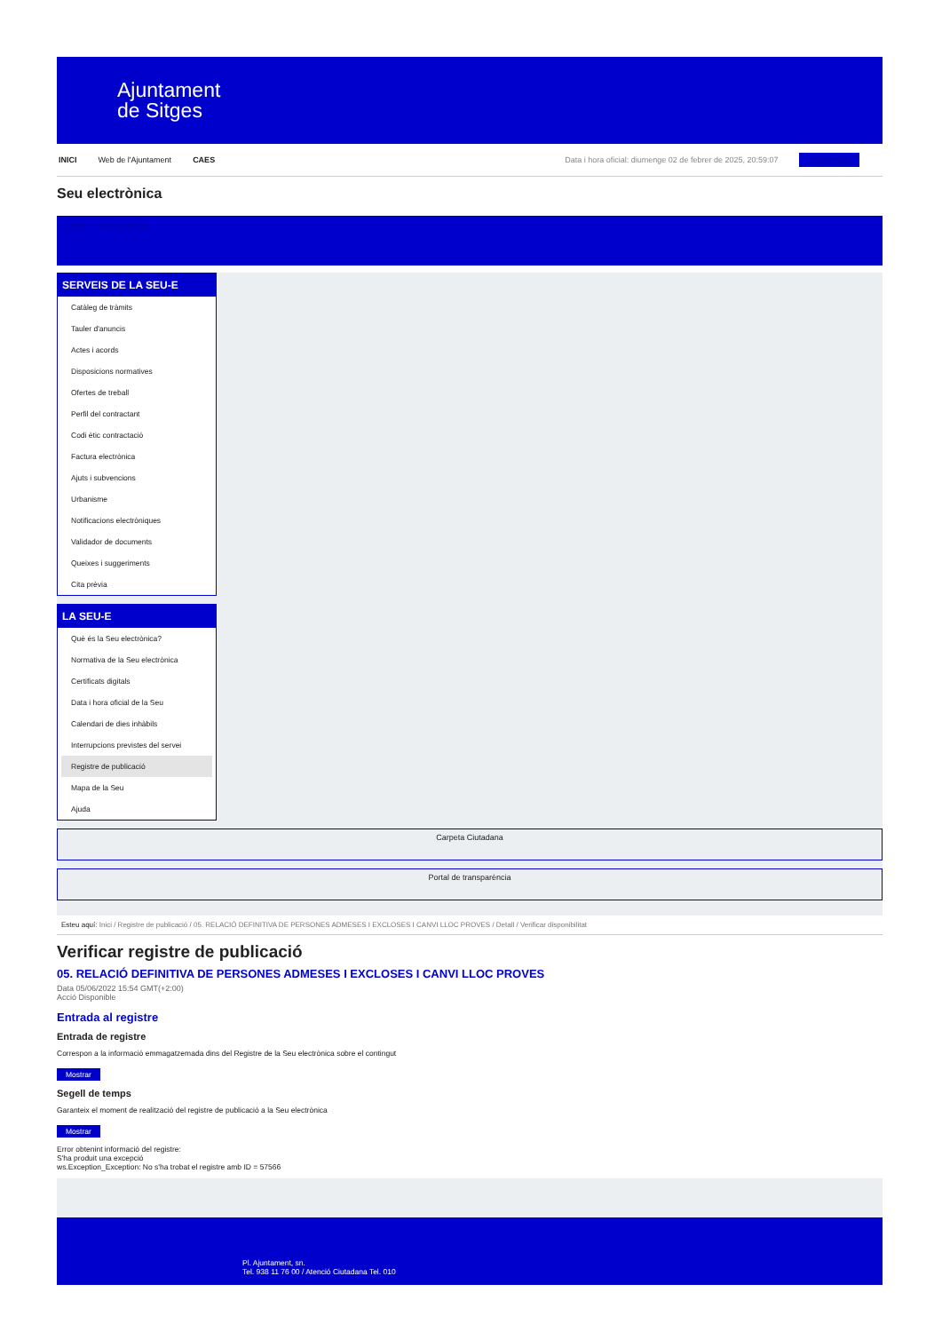Ajuntament
de Sitges
INICI Web de l'Ajuntament CAES Data i hora oficial: diumenge 02 de febrer de 2025, 20:59:07 Sincronitzar
Seu electrònica
Obtenir còpia autèntica
SERVEIS DE LA SEU-E
Catàleg de tràmits
Tauler d'anuncis
Actes i acords
Disposicions normatives
Ofertes de treball
Perfil del contractant
Codi ètic contractació
Factura electrònica
Ajuts i subvencions
Urbanisme
Notificacions electròniques
Validador de documents
Queixes i suggeriments
Cita prèvia
LA SEU-E
Què és la Seu electrònica?
Normativa de la Seu electrònica
Certificats digitals
Data i hora oficial de la Seu
Calendari de dies inhàbils
Interrupcions previstes del servei
Registre de publicació
Mapa de la Seu
Ajuda
Carpeta Ciutadana
Portal de transparència
Esteu aquí: Inici / Registre de publicació / 05. RELACIÓ DEFINITIVA DE PERSONES ADMESES I EXCLOSES I CANVI LLOC PROVES / Detall / Verificar disponibilitat
Verificar registre de publicació
05. RELACIÓ DEFINITIVA DE PERSONES ADMESES I EXCLOSES I CANVI LLOC PROVES
Data 05/06/2022 15:54 GMT(+2:00)
Acció Disponible
Entrada al registre
Entrada de registre
Correspon a la informació emmagatzemada dins del Registre de la Seu electrònica sobre el contingut
Mostrar
Segell de temps
Garanteix el moment de realització del registre de publicació a la Seu electrònica
Mostrar
Error obtenint informació del registre:
S'ha produit una excepció
ws.Exception_Exception: No s'ha trobat el registre amb ID = 57566
Pl. Ajuntament, sn.
Tel. 938 11 76 00 / Atenció Ciutadana Tel. 010